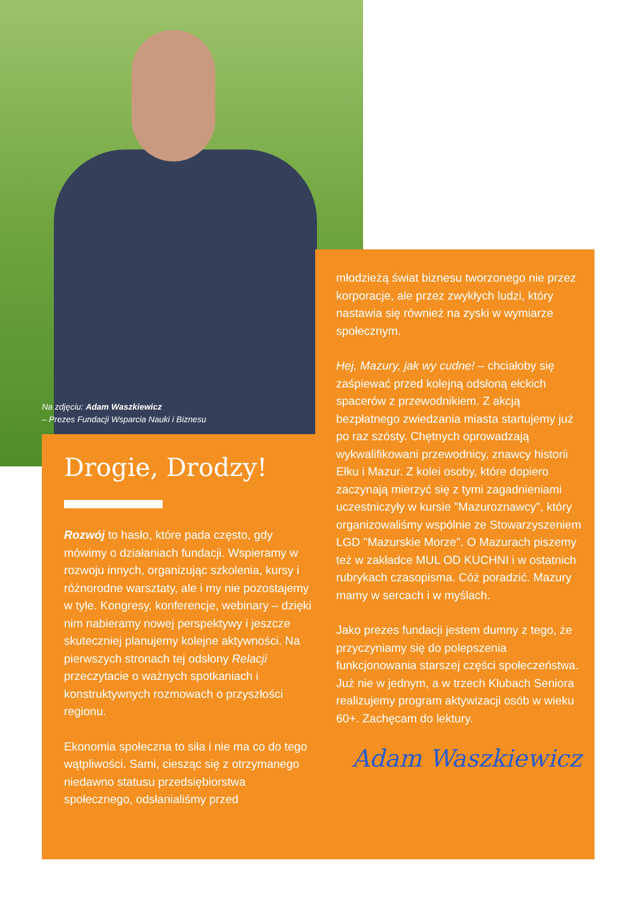Na zdjęciu: Adam Waszkiewicz
– Prezes Fundacji Wsparcia Nauki i Biznesu
Drogie, Drodzy!
Rozwój to hasło, które pada często, gdy mówimy o działaniach fundacji. Wspieramy w rozwoju innych, organizując szkolenia, kursy i różnorodne warsztaty, ale i my nie pozostajemy w tyle. Kongresy, konferencje, webinary – dzięki nim nabieramy nowej perspektywy i jeszcze skuteczniej planujemy kolejne aktywności. Na pierwszych stronach tej odsłony Relacji przeczytacie o ważnych spotkaniach i konstruktywnych rozmowach o przyszłości regionu.
Ekonomia społeczna to siła i nie ma co do tego wątpliwości. Sami, ciesząc się z otrzymanego niedawno statusu przedsiębiorstwa społecznego, odsłanialiśmy przed
młodzieżą świat biznesu tworzonego nie przez korporacje, ale przez zwykłych ludzi, który nastawia się również na zyski w wymiarze społecznym.
Hej, Mazury, jak wy cudne! – chciałoby się zaśpiewać przed kolejną odsłoną ełckich spacerów z przewodnikiem. Z akcją bezpłatnego zwiedzania miasta startujemy już po raz szósty. Chętnych oprowadzają wykwalifikowani przewodnicy, znawcy historii Ełku i Mazur. Z kolei osoby, które dopiero zaczynają mierzyć się z tymi zagadnieniami uczestniczyły w kursie "Mazuroznawcy", który organizowaliśmy wspólnie ze Stowarzyszeniem LGD "Mazurskie Morze". O Mazurach piszemy też w zakładce MUL OD KUCHNI i w ostatnich rubrykach czasopisma. Cóż poradzić. Mazury mamy w sercach i w myślach.
Jako prezes fundacji jestem dumny z tego, że przyczyniamy się do polepszenia funkcjonowania starszej części społeczeństwa. Już nie w jednym, a w trzech Klubach Seniora realizujemy program aktywizacji osób w wieku 60+. Zachęcam do lektury.
Adam Waszkiewicz